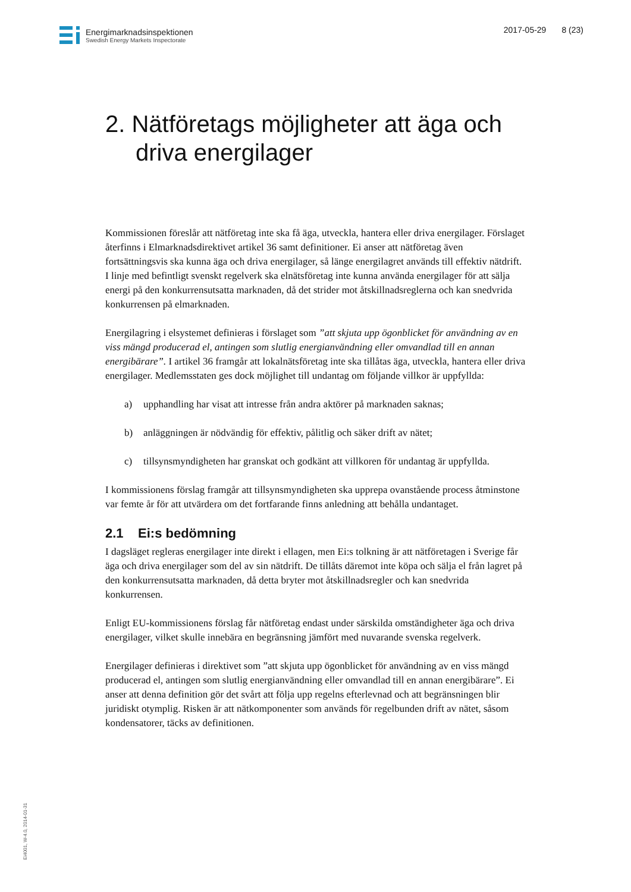Energimarknadsinspektionen
Swedish Energy Markets Inspectorate
2017-05-29 8 (23)
2. Nätföretags möjligheter att äga och driva energilager
Kommissionen föreslår att nätföretag inte ska få äga, utveckla, hantera eller driva energilager. Förslaget återfinns i Elmarknadsdirektivet artikel 36 samt definitioner. Ei anser att nätföretag även fortsättningsvis ska kunna äga och driva energilager, så länge energilagret används till effektiv nätdrift. I linje med befintligt svenskt regelverk ska elnätsföretag inte kunna använda energilager för att sälja energi på den konkurrensutsatta marknaden, då det strider mot åtskillnadsreglerna och kan snedvrida konkurrensen på elmarknaden.
Energilagring i elsystemet definieras i förslaget som ”att skjuta upp ögonblicket för användning av en viss mängd producerad el, antingen som slutlig energianvändning eller omvandlad till en annan energibärare”. I artikel 36 framgår att lokalnätsföretag inte ska tillåtas äga, utveckla, hantera eller driva energilager. Medlemsstaten ges dock möjlighet till undantag om följande villkor är uppfyllda:
a) upphandling har visat att intresse från andra aktörer på marknaden saknas;
b) anläggningen är nödvändig för effektiv, pålitlig och säker drift av nätet;
c) tillsynsmyndigheten har granskat och godkänt att villkoren för undantag är uppfyllda.
I kommissionens förslag framgår att tillsynsmyndigheten ska upprepa ovanstående process åtminstone var femte år för att utvärdera om det fortfarande finns anledning att behålla undantaget.
2.1 Ei:s bedömning
I dagsläget regleras energilager inte direkt i ellagen, men Ei:s tolkning är att nätföretagen i Sverige får äga och driva energilager som del av sin nätdrift. De tillåts däremot inte köpa och sälja el från lagret på den konkurrensutsatta marknaden, då detta bryter mot åtskillnadsregler och kan snedvrida konkurrensen.
Enligt EU-kommissionens förslag får nätföretag endast under särskilda omständigheter äga och driva energilager, vilket skulle innebära en begränsning jämfört med nuvarande svenska regelverk.
Energilager definieras i direktivet som ”att skjuta upp ögonblicket för användning av en viss mängd producerad el, antingen som slutlig energianvändning eller omvandlad till en annan energibärare”. Ei anser att denna definition gör det svårt att följa upp regelns efterlevnad och att begränsningen blir juridiskt otymplig. Risken är att nätkomponenter som används för regelbunden drift av nätet, såsom kondensatorer, täcks av definitionen.
Ei4001, W-4.0, 2014-01-31